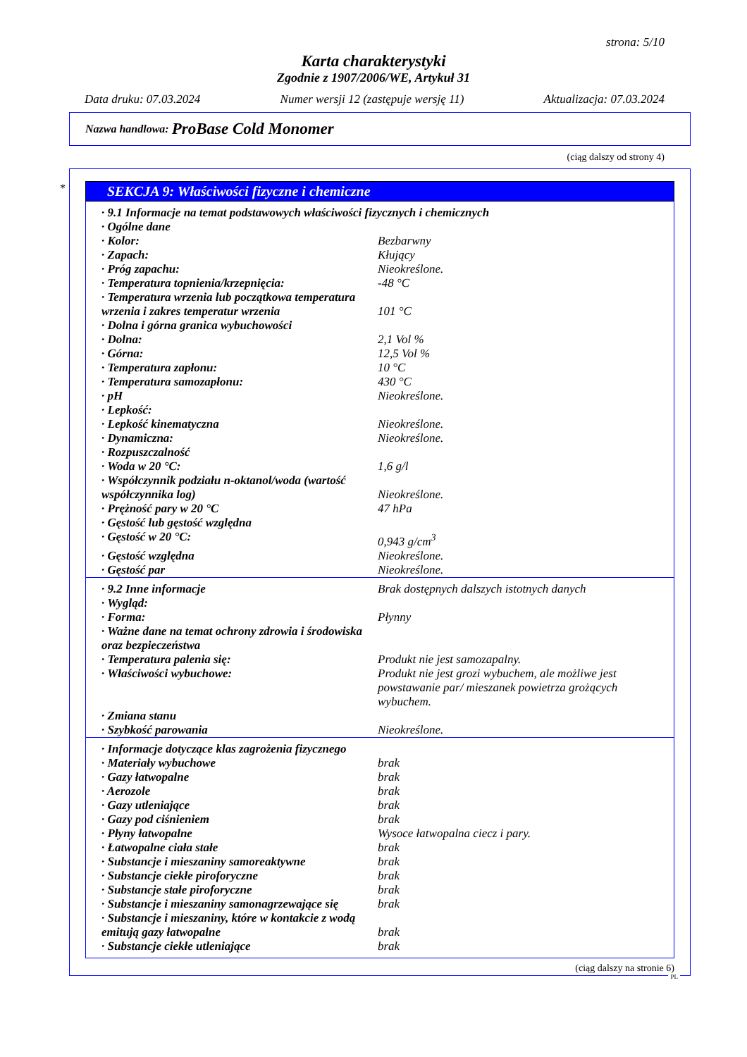strona: 5/10
Karta charakterystyki
Zgodnie z 1907/2006/WE, Artykuł 31
Data druku: 07.03.2024 Numer wersji 12 (zastępuje wersję 11) Aktualizacja: 07.03.2024
Nazwa handlowa: ProBase Cold Monomer
(ciąg dalszy od strony 4)
*
SEKCJA 9: Właściwości fizyczne i chemiczne
| · 9.1 Informacje na temat podstawowych właściwości fizycznych i chemicznych | |
| · Ogólne dane | |
| · Kolor: | Bezbarwny |
| · Zapach: | Kłujący |
| · Próg zapachu: | Nieokreślone. |
| · Temperatura topnienia/krzepnięcia: | -48 °C |
| · Temperatura wrzenia lub początkowa temperatura wrzenia i zakres temperatur wrzenia | 101 °C |
| · Dolna i górna granica wybuchowości | |
| · Dolna: | 2,1 Vol % |
| · Górna: | 12,5 Vol % |
| · Temperatura zapłonu: | 10 °C |
| · Temperatura samozapłonu: | 430 °C |
| · pH | Nieokreślone. |
| · Lepkość: | |
| · Lepkość kinematyczna | Nieokreślone. |
| · Dynamiczna: | Nieokreślone. |
| · Rozpuszczalność | |
| · Woda w 20 °C: | 1,6 g/l |
| · Współczynnik podziału n-oktanol/woda (wartość współczynnika log) | Nieokreślone. |
| · Prężność pary w 20 °C | 47 hPa |
| · Gęstość lub gęstość względna | |
| · Gęstość w 20 °C: | 0,943 g/cm<sup>3</sup> |
| · Gęstość względna | Nieokreślone. |
| · Gęstość par | Nieokreślone. |
| · 9.2 Inne informacje | Brak dostępnych dalszych istotnych danych |
| · Wygląd: | |
| · Forma: | Płynny |
| · Ważne dane na temat ochrony zdrowia i środowiska oraz bezpieczeństwa | |
| · Temperatura palenia się: | Produkt nie jest samozapalny. |
| · Właściwości wybuchowe: | Produkt nie jest grozi wybuchem, ale możliwe jest powstawanie par/ mieszanek powietrza grożących wybuchem. |
| · Zmiana stanu | |
| · Szybkość parowania | Nieokreślone. |
| · Informacje dotyczące klas zagrożenia fizycznego | |
| · Materiały wybuchowe | brak |
| · Gazy łatwopalne | brak |
| · Aerozole | brak |
| · Gazy utleniające | brak |
| · Gazy pod ciśnieniem | brak |
| · Płyny łatwopalne | Wysoce łatwopalna ciecz i pary. |
| · Łatwopalne ciała stałe | brak |
| · Substancje i mieszaniny samoreaktywne | brak |
| · Substancje ciekłe piroforyczne | brak |
| · Substancje stałe piroforyczne | brak |
| · Substancje i mieszaniny samonagrzewające się | brak |
| · Substancje i mieszaniny, które w kontakcie z wodą emitują gazy łatwopalne | brak |
| · Substancje ciekłe utleniające | brak |
(ciąg dalszy na stronie 6)
PL